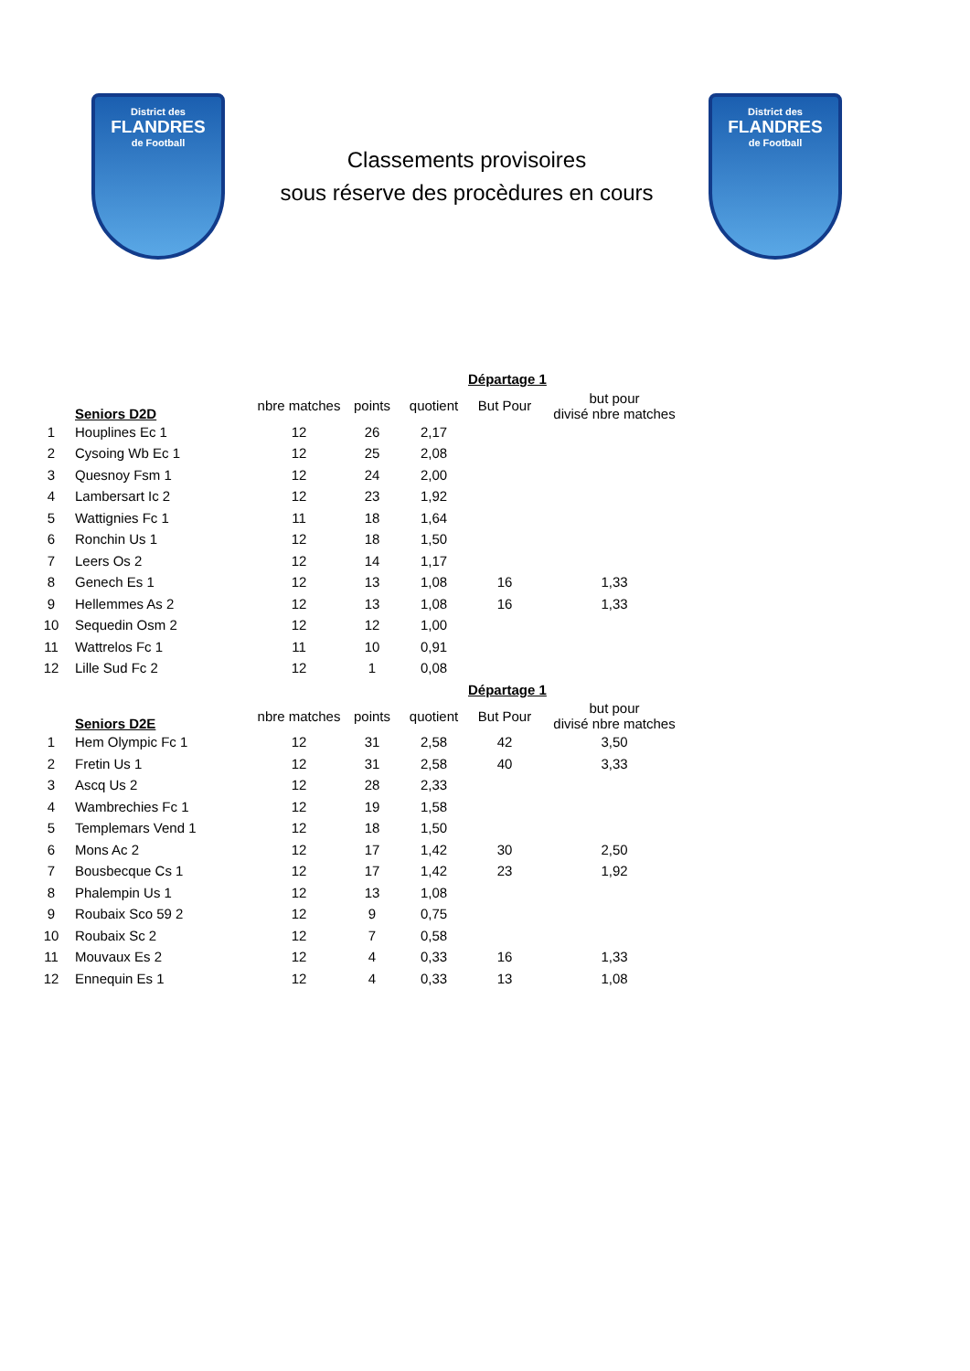District des
FLANDRES
de Football
Classements provisoires
sous réserve des procèdures en cours
District des
FLANDRES
de Football
| | | | | | Départage 1 | |
| --- | --- | --- | --- | --- | --- | --- |
| | Seniors D2D | nbre matches | points | quotient | But Pour | but pour divisé nbre matches |
| 1 | Houplines Ec 1 | 12 | 26 | 2,17 | | |
| 2 | Cysoing Wb Ec 1 | 12 | 25 | 2,08 | | |
| 3 | Quesnoy Fsm 1 | 12 | 24 | 2,00 | | |
| 4 | Lambersart Ic 2 | 12 | 23 | 1,92 | | |
| 5 | Wattignies Fc 1 | 11 | 18 | 1,64 | | |
| 6 | Ronchin Us 1 | 12 | 18 | 1,50 | | |
| 7 | Leers Os 2 | 12 | 14 | 1,17 | | |
| 8 | Genech Es 1 | 12 | 13 | 1,08 | 16 | 1,33 |
| 9 | Hellemmes As 2 | 12 | 13 | 1,08 | 16 | 1,33 |
| 10 | Sequedin Osm 2 | 12 | 12 | 1,00 | | |
| 11 | Wattrelos Fc 1 | 11 | 10 | 0,91 | | |
| 12 | Lille Sud Fc 2 | 12 | 1 | 0,08 | | |
| | | | | | Départage 1 | |
| | Seniors D2E | nbre matches | points | quotient | But Pour | but pour divisé nbre matches |
| 1 | Hem Olympic Fc 1 | 12 | 31 | 2,58 | 42 | 3,50 |
| 2 | Fretin Us 1 | 12 | 31 | 2,58 | 40 | 3,33 |
| 3 | Ascq Us 2 | 12 | 28 | 2,33 | | |
| 4 | Wambrechies Fc 1 | 12 | 19 | 1,58 | | |
| 5 | Templemars Vend 1 | 12 | 18 | 1,50 | | |
| 6 | Mons Ac 2 | 12 | 17 | 1,42 | 30 | 2,50 |
| 7 | Bousbecque Cs 1 | 12 | 17 | 1,42 | 23 | 1,92 |
| 8 | Phalempin Us 1 | 12 | 13 | 1,08 | | |
| 9 | Roubaix Sco 59 2 | 12 | 9 | 0,75 | | |
| 10 | Roubaix Sc 2 | 12 | 7 | 0,58 | | |
| 11 | Mouvaux Es 2 | 12 | 4 | 0,33 | 16 | 1,33 |
| 12 | Ennequin Es 1 | 12 | 4 | 0,33 | 13 | 1,08 |